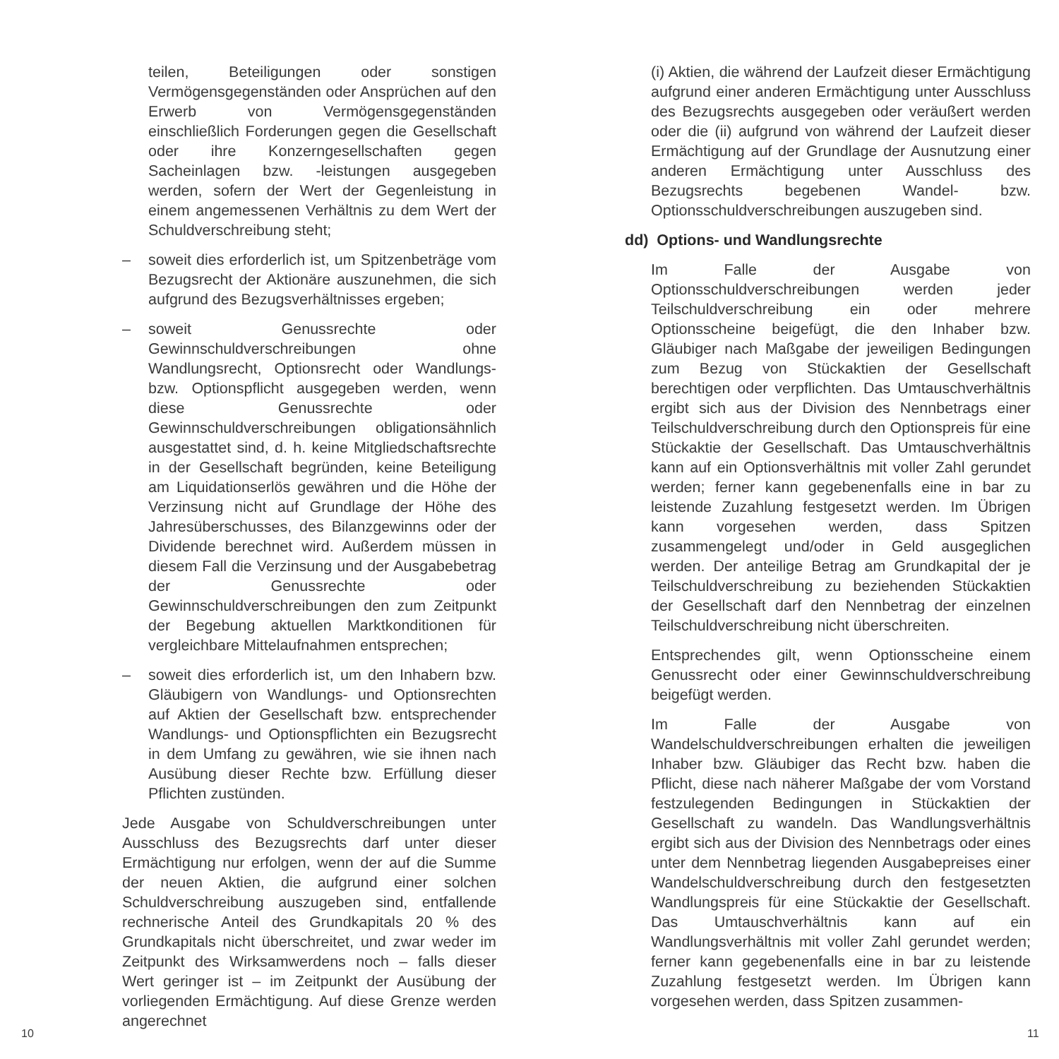teilen, Beteiligungen oder sonstigen Vermögensgegenständen oder Ansprüchen auf den Erwerb von Vermögensgegenständen einschließlich Forderungen gegen die Gesellschaft oder ihre Konzerngesellschaften gegen Sacheinlagen bzw. -leistungen ausgegeben werden, sofern der Wert der Gegenleistung in einem angemessenen Verhältnis zu dem Wert der Schuldverschreibung steht;
– soweit dies erforderlich ist, um Spitzenbeträge vom Bezugsrecht der Aktionäre auszunehmen, die sich aufgrund des Bezugsverhältnisses ergeben;
– soweit Genussrechte oder Gewinnschuldverschreibungen ohne Wandlungsrecht, Optionsrecht oder Wandlungs- bzw. Optionspflicht ausgegeben werden, wenn diese Genussrechte oder Gewinnschuldverschreibungen obligationsähnlich ausgestattet sind, d. h. keine Mitgliedschaftsrechte in der Gesellschaft begründen, keine Beteiligung am Liquidationserlös gewähren und die Höhe der Verzinsung nicht auf Grundlage der Höhe des Jahresüberschusses, des Bilanzgewinns oder der Dividende berechnet wird. Außerdem müssen in diesem Fall die Verzinsung und der Ausgabebetrag der Genussrechte oder Gewinnschuldverschreibungen den zum Zeitpunkt der Begebung aktuellen Marktkonditionen für vergleichbare Mittelaufnahmen entsprechen;
– soweit dies erforderlich ist, um den Inhabern bzw. Gläubigern von Wandlungs- und Optionsrechten auf Aktien der Gesellschaft bzw. entsprechender Wandlungs- und Optionspflichten ein Bezugsrecht in dem Umfang zu gewähren, wie sie ihnen nach Ausübung dieser Rechte bzw. Erfüllung dieser Pflichten zustünden.
Jede Ausgabe von Schuldverschreibungen unter Ausschluss des Bezugsrechts darf unter dieser Ermächtigung nur erfolgen, wenn der auf die Summe der neuen Aktien, die aufgrund einer solchen Schuldverschreibung auszugeben sind, entfallende rechnerische Anteil des Grundkapitals 20 % des Grundkapitals nicht überschreitet, und zwar weder im Zeitpunkt des Wirksamwerdens noch – falls dieser Wert geringer ist – im Zeitpunkt der Ausübung der vorliegenden Ermächtigung. Auf diese Grenze werden angerechnet
(i) Aktien, die während der Laufzeit dieser Ermächtigung aufgrund einer anderen Ermächtigung unter Ausschluss des Bezugsrechts ausgegeben oder veräußert werden oder die (ii) aufgrund von während der Laufzeit dieser Ermächtigung auf der Grundlage der Ausnutzung einer anderen Ermächtigung unter Ausschluss des Bezugsrechts begebenen Wandel- bzw. Optionsschuldverschreibungen auszugeben sind.
dd) Options- und Wandlungsrechte
Im Falle der Ausgabe von Optionsschuldverschreibungen werden jeder Teilschuldverschreibung ein oder mehrere Optionsscheine beigefügt, die den Inhaber bzw. Gläubiger nach Maßgabe der jeweiligen Bedingungen zum Bezug von Stückaktien der Gesellschaft berechtigen oder verpflichten. Das Umtauschverhältnis ergibt sich aus der Division des Nennbetrags einer Teilschuldverschreibung durch den Optionspreis für eine Stückaktie der Gesellschaft. Das Umtauschverhältnis kann auf ein Optionsverhältnis mit voller Zahl gerundet werden; ferner kann gegebenenfalls eine in bar zu leistende Zuzahlung festgesetzt werden. Im Übrigen kann vorgesehen werden, dass Spitzen zusammengelegt und/oder in Geld ausgeglichen werden. Der anteilige Betrag am Grundkapital der je Teilschuldverschreibung zu beziehenden Stückaktien der Gesellschaft darf den Nennbetrag der einzelnen Teilschuldverschreibung nicht überschreiten.
Entsprechendes gilt, wenn Optionsscheine einem Genussrecht oder einer Gewinnschuldverschreibung beigefügt werden.
Im Falle der Ausgabe von Wandelschuldverschreibungen erhalten die jeweiligen Inhaber bzw. Gläubiger das Recht bzw. haben die Pflicht, diese nach näherer Maßgabe der vom Vorstand festzulegenden Bedingungen in Stückaktien der Gesellschaft zu wandeln. Das Wandlungsverhältnis ergibt sich aus der Division des Nennbetrags oder eines unter dem Nennbetrag liegenden Ausgabepreises einer Wandelschuldverschreibung durch den festgesetzten Wandlungspreis für eine Stückaktie der Gesellschaft. Das Umtauschverhältnis kann auf ein Wandlungsverhältnis mit voller Zahl gerundet werden; ferner kann gegebenenfalls eine in bar zu leistende Zuzahlung festgesetzt werden. Im Übrigen kann vorgesehen werden, dass Spitzen zusammen-
10 11